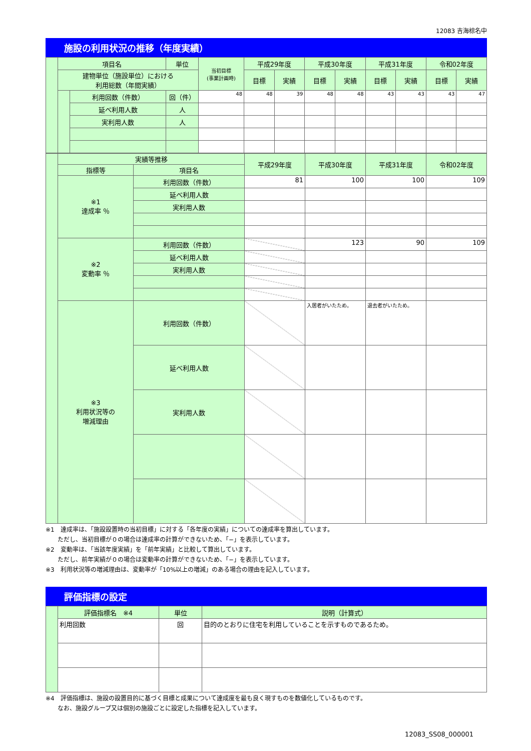12083 吉海棕名中
施設の利用状況の推移（年度実績）
| | 項目名 | | 単位 | 当初目標 (事業計画時) | 平成29年度 | | 平成30年度 | | 平成31年度 | | 令和02年度 | |
| | 建物単位（施設単位）における 利用総数（年間実績） | | | | 目標 | 実績 | 目標 | 実績 | 目標 | 実績 | 目標 | 実績 |
| | | 利用回数（件数） | 回（件） | 48 | 48 | 39 | 48 | 48 | 43 | 43 | 43 | 47 |
| | | 延べ利用人数 | 人 | | | | | | | | | |
| | | 実利用人数 | 人 | | | | | | | | | |
| | 実績等推移 | | 平成29年度 | 平成30年度 | 平成31年度 | 令和02年度 |
| | 指標等 | 項目名 | | | | |
| | ※1 達成率 ％ | 利用回数（件数） | 81 | 100 | 100 | 109 |
| | | 延べ利用人数 | | | | |
| | | 実利用人数 | | | | |
| | ※2 変動率 ％ | 利用回数（件数） | | 123 | 90 | 109 |
| | | 延べ利用人数 | | | | |
| | | 実利用人数 | | | | |
| | ※3 利用状況等の 増減理由 | 利用回数（件数） | | 入居者がいたため。 | 退去者がいたため。 | |
| | | 延べ利用人数 | | | | |
| | | 実利用人数 | | | | |
※1　達成率は、「施設設置時の当初目標」に対する「各年度の実績」についての達成率を算出しています。
　　ただし、当初目標が０の場合は達成率の計算ができないため、「−」を表示しています。
※2　変動率は、「当該年度実績」を「前年実績」と比較して算出しています。
　　ただし、前年実績が０の場合は変動率の計算ができないため、「−」を表示しています。
※3　利用状況等の増減理由は、変動率が「10%以上の増減」のある場合の理由を記入しています。
評価指標の設定
| | 評価指標名 ※4 | 単位 | 説明（計算式） |
| | 利用回数 | 回 | 目的のとおりに住宅を利用していることを示すものであるため。 |
※4　評価指標は、施設の設置目的に基づく目標と成果について達成度を最も良く現すものを数値化しているものです。
　　なお、施設グループ又は個別の施設ごとに設定した指標を記入しています。
12083_SS08_000001